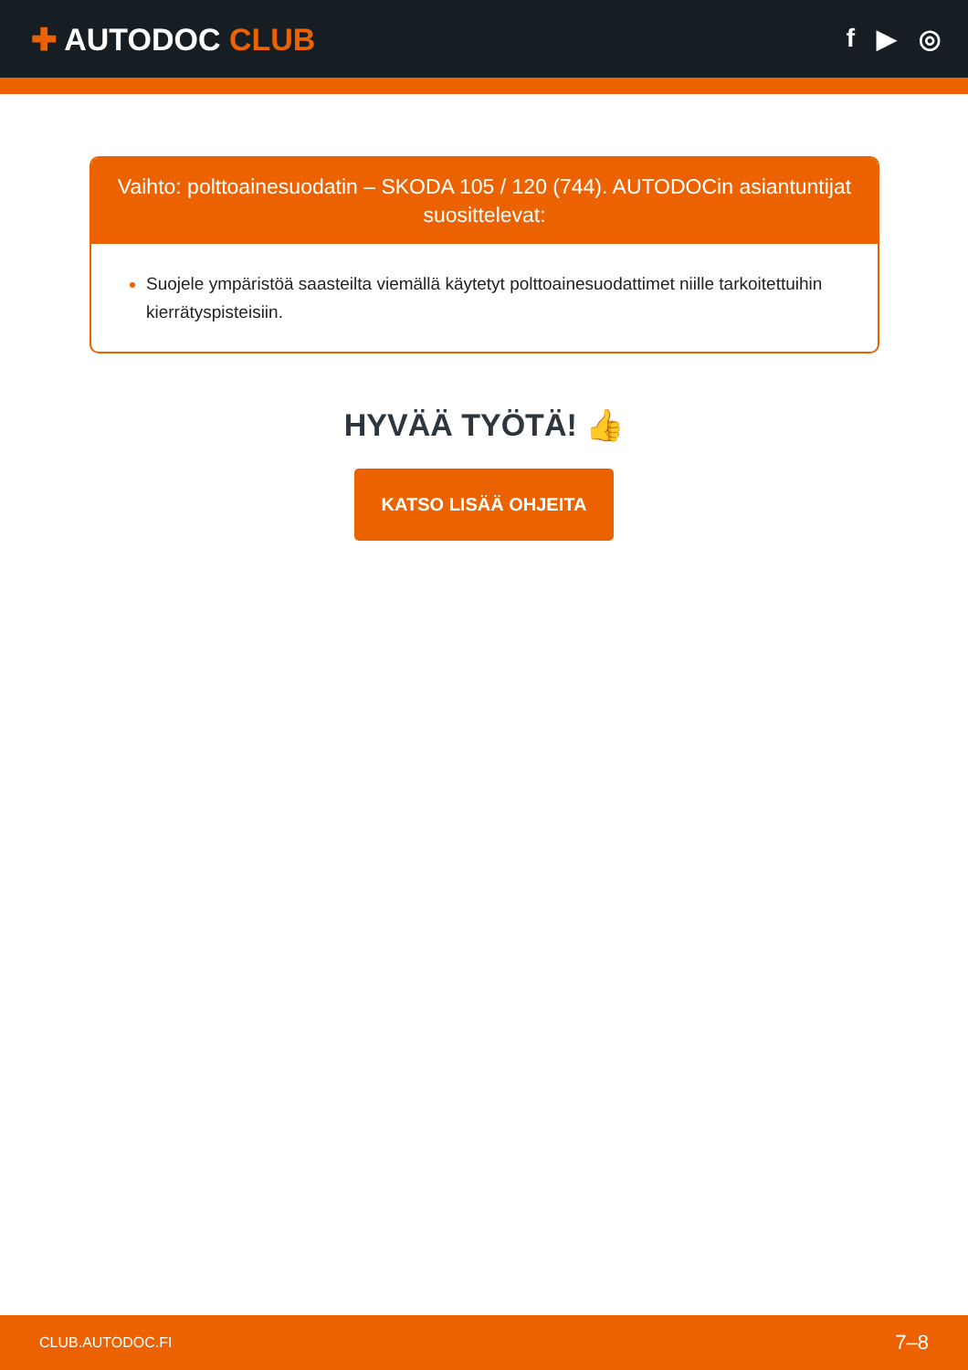✚ AUTODOC CLUB
f ▶ ◎
Vaihto: polttoainesuodatin – SKODA 105 / 120 (744). AUTODOCin asiantuntijat suosittelevat:
Suojele ympäristöä saasteilta viemällä käytetyt polttoainesuodattimet niille tarkoitettuihin kierrätyspisteisiin.
HYVÄÄ TYÖTÄ! 👍
KATSO LISÄÄ OHJEITA
CLUB.AUTODOC.FI 7–8